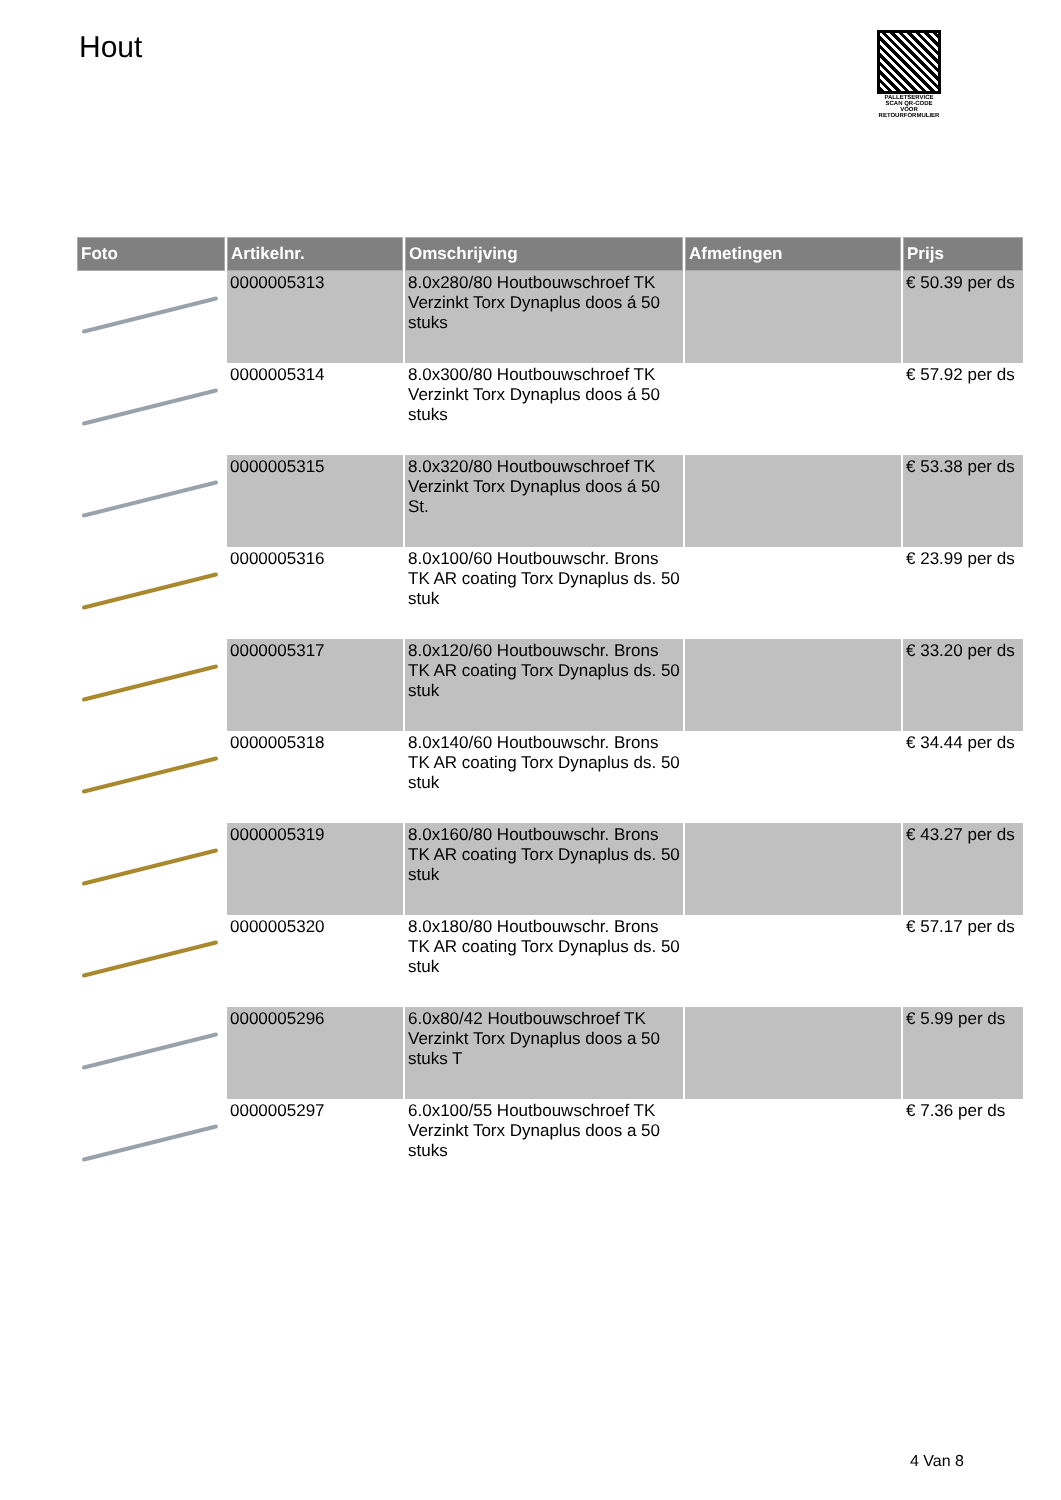Hout
PALLETSERVICE
SCAN QR-CODE VOOR RETOURFORMULIER
| Foto | Artikelnr. | Omschrijving | Afmetingen | Prijs |
| --- | --- | --- | --- | --- |
| | 0000005313 | 8.0x280/80 Houtbouwschroef TK Verzinkt Torx Dynaplus doos á 50 stuks | | € 50.39 per ds |
| | 0000005314 | 8.0x300/80 Houtbouwschroef TK Verzinkt Torx Dynaplus doos á 50 stuks | | € 57.92 per ds |
| | 0000005315 | 8.0x320/80 Houtbouwschroef TK Verzinkt Torx Dynaplus doos á 50 St. | | € 53.38 per ds |
| | 0000005316 | 8.0x100/60 Houtbouwschr. Brons TK AR coating Torx Dynaplus ds. 50 stuk | | € 23.99 per ds |
| | 0000005317 | 8.0x120/60 Houtbouwschr. Brons TK AR coating Torx Dynaplus ds. 50 stuk | | € 33.20 per ds |
| | 0000005318 | 8.0x140/60 Houtbouwschr. Brons TK AR coating Torx Dynaplus ds. 50 stuk | | € 34.44 per ds |
| | 0000005319 | 8.0x160/80 Houtbouwschr. Brons TK AR coating Torx Dynaplus ds. 50 stuk | | € 43.27 per ds |
| | 0000005320 | 8.0x180/80 Houtbouwschr. Brons TK AR coating Torx Dynaplus ds. 50 stuk | | € 57.17 per ds |
| | 0000005296 | 6.0x80/42 Houtbouwschroef TK Verzinkt Torx Dynaplus doos a 50 stuks T | | € 5.99 per ds |
| | 0000005297 | 6.0x100/55 Houtbouwschroef TK Verzinkt Torx Dynaplus doos a 50 stuks | | € 7.36 per ds |
4 Van 8